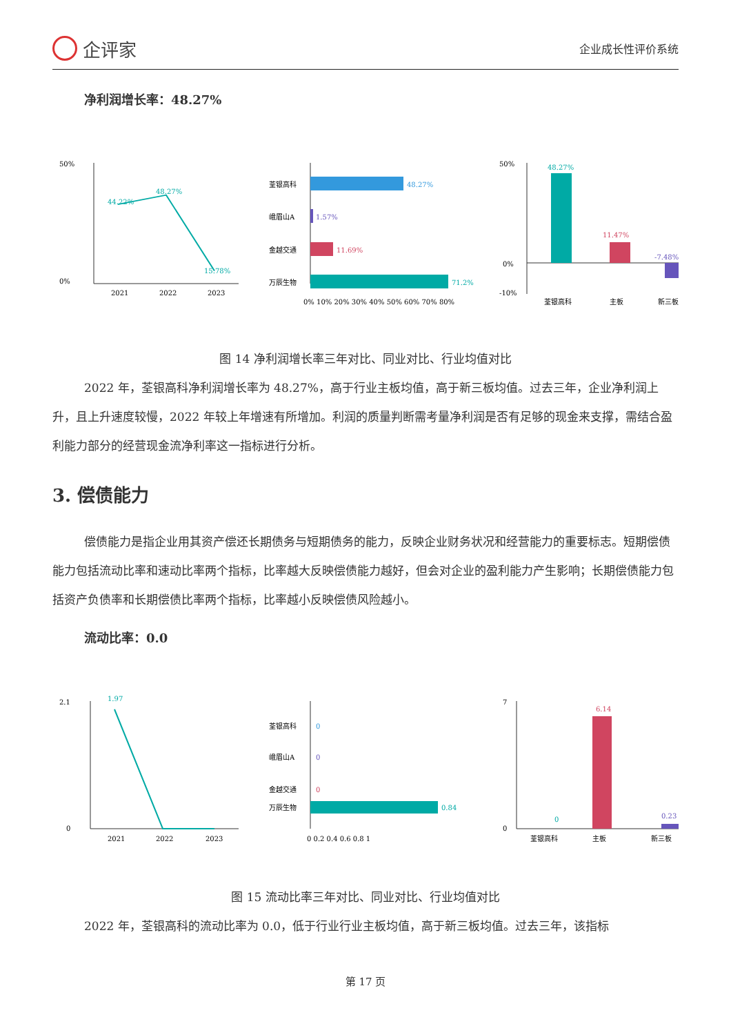企评家
企业成长性评价系统
净利润增长率：48.27%
50%
0%
44.22%
48.27%
15.78%
2021
2022
2023
荃银高科
48.27%
峨眉山A
1.57%
金越交通
11.69%
万辰生物
71.2%
0% 10% 20% 30% 40% 50% 60% 70% 80%
48.27%
11.47%
-7.48%
50%
0%
-10%
荃银高科
主板
新三板
图 14 净利润增长率三年对比、同业对比、行业均值对比
2022 年，荃银高科净利润增长率为 48.27%，高于行业主板均值，高于新三板均值。过去三年，企业净利润上升，且上升速度较慢，2022 年较上年增速有所增加。利润的质量判断需考量净利润是否有足够的现金来支撑，需结合盈利能力部分的经营现金流净利率这一指标进行分析。
3. 偿债能力
偿债能力是指企业用其资产偿还长期债务与短期债务的能力，反映企业财务状况和经营能力的重要标志。短期偿债能力包括流动比率和速动比率两个指标，比率越大反映偿债能力越好，但会对企业的盈利能力产生影响；长期偿债能力包括资产负债率和长期偿债比率两个指标，比率越小反映偿债风险越小。
流动比率：0.0
2.1
0
1.97
2021
2022
2023
荃银高科
0
峨眉山A
0
金越交通
0
万辰生物
0.84
0 0.2 0.4 0.6 0.8 1
6.14
0
0.23
7
0
荃银高科
主板
新三板
图 15 流动比率三年对比、同业对比、行业均值对比
2022 年，荃银高科的流动比率为 0.0，低于行业行业主板均值，高于新三板均值。过去三年，该指标
第 17 页